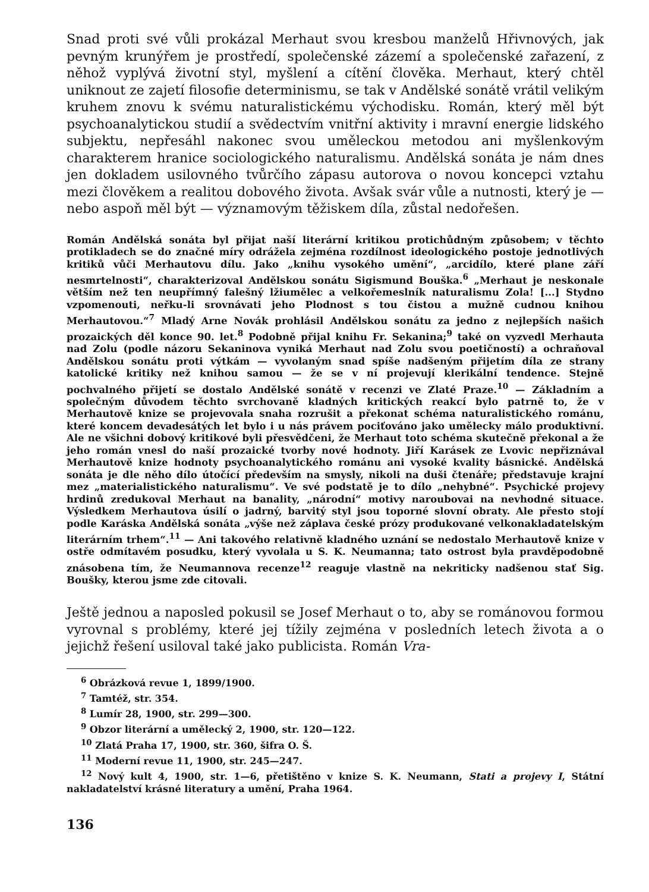Snad proti své vůli prokázal Merhaut svou kresbou manželů Hřivnových, jak pevným krunýřem je prostředí, společenské zázemí a společenské zařazení, z něhož vyplývá životní styl, myšlení a cítění člověka. Merhaut, který chtěl uniknout ze zajetí filosofie determinismu, se tak v Andělské sonátě vrátil velikým kruhem znovu k svému naturalistickému východisku. Román, který měl být psychoanalytickou studií a svědectvím vnitřní aktivity i mravní energie lidského subjektu, nepřesáhl nakonec svou uměleckou metodou ani myšlenkovým charakterem hranice sociologického naturalismu. Andělská sonáta je nám dnes jen dokladem usilovného tvůrčího zápasu autorova o novou koncepci vztahu mezi člověkem a realitou dobového života. Avšak svár vůle a nutnosti, který je — nebo aspoň měl být — významovým těžiskem díla, zůstal nedořešen.
Román Andělská sonáta byl přijat naší literární kritikou protichůdným způsobem; v těchto protikladech se do značné míry odrážela zejména rozdílnost ideologického postoje jednotlivých kritiků vůči Merhautovu dílu. Jako „knihu vysokého umění“, „arcidílo, které plane září nesmrtelnosti“, charakterizoval Andělskou sonátu Sigismund Bouška.<sup>6</sup> „Merhaut je neskonale větším než ten neupřímný falešný lžiumělec a velkořemeslník naturalismu Zola! [...] Stydno vzpomenouti, neřku-li srovnávati jeho Plodnost s tou čistou a mužně cudnou knihou Merhautovou.“<sup>7</sup> Mladý Arne Novák prohlásil Andělskou sonátu za jedno z nejlepších našich prozaických děl konce 90. let.<sup>8</sup> Podobně přijal knihu Fr. Sekanina;<sup>9</sup> také on vyzvedl Merhauta nad Zolu (podle názoru Sekaninova vyniká Merhaut nad Zolu svou poetičností) a ochraňoval Andělskou sonátu proti výtkám — vyvolaným snad spíše nadšeným přijetím díla ze strany katolické kritiky než knihou samou — že se v ní projevují klerikální tendence. Stejně pochvalného přijetí se dostalo Andělské sonátě v recenzi ve Zlaté Praze.<sup>10</sup> — Základním a společným důvodem těchto svrchovaně kladných kritických reakcí bylo patrně to, že v Merhautově knize se projevovala snaha rozrušit a překonat schéma naturalistického románu, které koncem devadesátých let bylo i u nás právem pociťováno jako umělecky málo produktivní. Ale ne všichni dobový kritikové byli přesvědčeni, že Merhaut toto schéma skutečně překonal a že jeho román vnesl do naší prozaické tvorby nové hodnoty. Jiří Karásek ze Lvovic nepřiznával Merhautově knize hodnoty psychoanalytického románu ani vysoké kvality básnické. Andělská sonáta je dle něho dílo útočící především na smysly, nikoli na duši čtenáře; představuje krajní mez „materialistického naturalismu“. Ve své podstatě je to dílo „nehybné“. Psychické projevy hrdinů zredukoval Merhaut na banality, „národní“ motivy naroubovai na nevhodné situace. Výsledkem Merhautova úsilí o jadrný, barvitý styl jsou toporné slovní obraty. Ale přesto stojí podle Karáska Andělská sonáta „výše než záplava české prózy produkované velkonakladatelským literárním trhem“.<sup>11</sup> — Ani takového relativně kladného uznání se nedostalo Merhautově knize v ostře odmítavém posudku, který vyvolala u S. K. Neumanna; tato ostrost byla pravděpodobně znásobena tím, že Neumannova recenze<sup>12</sup> reaguje vlastně na nekriticky nadšenou stať Sig. Boušky, kterou jsme zde citovali.
Ještě jednou a naposled pokusil se Josef Merhaut o to, aby se románovou formou vyrovnal s problémy, které jej tížily zejména v posledních letech života a o jejichž řešení usiloval také jako publicista. Román Vra-
<sup>6</sup> Obrázková revue 1, 1899/1900.
<sup>7</sup> Tamtéž, str. 354.
<sup>8</sup> Lumír 28, 1900, str. 299—300.
<sup>9</sup> Obzor literární a umělecký 2, 1900, str. 120—122.
<sup>10</sup> Zlatá Praha 17, 1900, str. 360, šifra O. Š.
<sup>11</sup> Moderní revue 11, 1900, str. 245—247.
<sup>12</sup> Nový kult 4, 1900, str. 1—6, přetištěno v knize S. K. Neumann, Stati a projevy I, Státní nakladatelství krásné literatury a umění, Praha 1964.
136